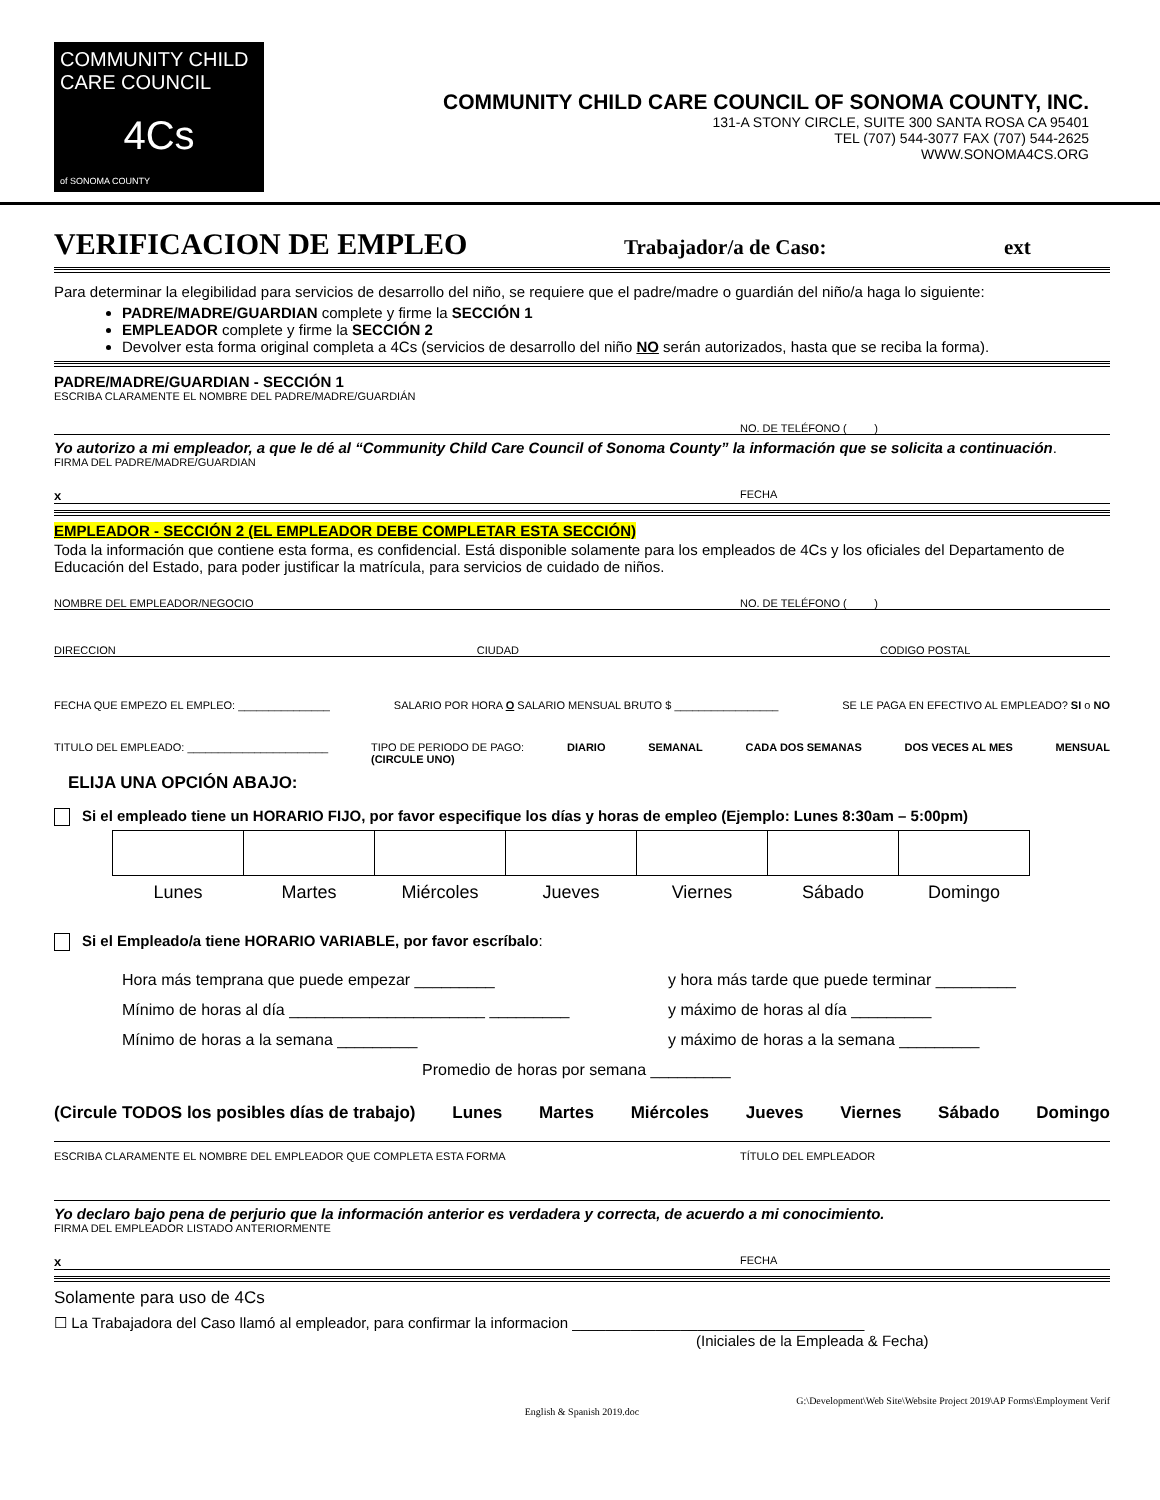COMMUNITY CHILD CARE COUNCIL
4Cs
of SONOMA COUNTY
COMMUNITY CHILD CARE COUNCIL OF SONOMA COUNTY, INC.
131-A STONY CIRCLE, SUITE 300 SANTA ROSA CA 95401
TEL (707) 544-3077 FAX (707) 544-2625
WWW.SONOMA4CS.ORG
VERIFICACION DE EMPLEO Trabajador/a de Caso: ext
Para determinar la elegibilidad para servicios de desarrollo del niño, se requiere que el padre/madre o guardián del niño/a haga lo siguiente:
PADRE/MADRE/GUARDIAN complete y firme la SECCIÓN 1
EMPLEADOR complete y firme la SECCIÓN 2
Devolver esta forma original completa a 4Cs (servicios de desarrollo del niño NO serán autorizados, hasta que se reciba la forma).
PADRE/MADRE/GUARDIAN - SECCIÓN 1
ESCRIBA CLARAMENTE EL NOMBRE DEL PADRE/MADRE/GUARDIÁN
NO. DE TELÉFONO ( )
Yo autorizo a mi empleador, a que le dé al “Community Child Care Council of Sonoma County” la información que se solicita a continuación.
FIRMA DEL PADRE/MADRE/GUARDIAN
x FECHA
EMPLEADOR - SECCIÓN 2 (EL EMPLEADOR DEBE COMPLETAR ESTA SECCIÓN)
Toda la información que contiene esta forma, es confidencial. Está disponible solamente para los empleados de 4Cs y los oficiales del Departamento de Educación del Estado, para poder justificar la matrícula, para servicios de cuidado de niños.
NOMBRE DEL EMPLEADOR/NEGOCIO NO. DE TELÉFONO ( )
DIRECCION CIUDAD CODIGO POSTAL
FECHA QUE EMPEZO EL EMPLEO: _______________ SALARIO POR HORA O SALARIO MENSUAL BRUTO $ _________________ SE LE PAGA EN EFECTIVO AL EMPLEADO? SI o NO
TITULO DEL EMPLEADO: _______________________ TIPO DE PERIODO DE PAGO:
(CIRCULE UNO) DIARIO SEMANAL CADA DOS SEMANAS DOS VECES AL MES MENSUAL
ELIJA UNA OPCIÓN ABAJO:
Si el empleado tiene un HORARIO FIJO, por favor especifique los días y horas de empleo (Ejemplo: Lunes 8:30am – 5:00pm)
| Lunes | Martes | Miércoles | Jueves | Viernes | Sábado | Domingo |
| --- | --- | --- | --- | --- | --- | --- |
Si el Empleado/a tiene HORARIO VARIABLE, por favor escríbalo:
Hora más temprana que puede empezar _________ y hora más tarde que puede terminar _________
Mínimo de horas al día ______________________ _________ y máximo de horas al día _________
Mínimo de horas a la semana _________ y máximo de horas a la semana _________
Promedio de horas por semana _________
(Circule TODOS los posibles días de trabajo) Lunes Martes Miércoles Jueves Viernes Sábado Domingo
ESCRIBA CLARAMENTE EL NOMBRE DEL EMPLEADOR QUE COMPLETA ESTA FORMA TÍTULO DEL EMPLEADOR
Yo declaro bajo pena de perjurio que la información anterior es verdadera y correcta, de acuerdo a mi conocimiento.
FIRMA DEL EMPLEADOR LISTADO ANTERIORMENTE
x FECHA
Solamente para uso de 4Cs
☐ La Trabajadora del Caso llamó al empleador, para confirmar la informacion ___________________________________
(Iniciales de la Empleada & Fecha)
G:\Development\Web Site\Website Project 2019\AP Forms\Employment Verif
English & Spanish 2019.doc